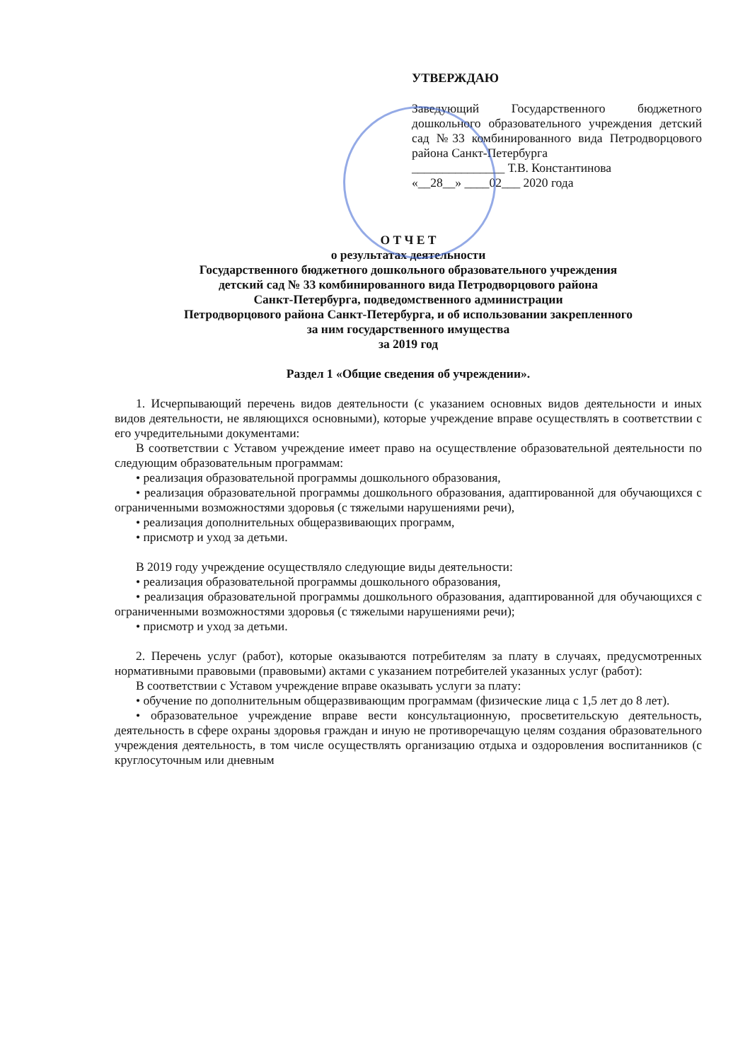УТВЕРЖДАЮ
Заведующий Государственного бюджетного дошкольного образовательного учреждения детский сад №33 комбинированного вида Петродворцового района Санкт-Петербурга
_______________ Т.В. Константинова
«__28__» ____02___ 2020 года
О Т Ч Е Т
о результатах деятельности
Государственного бюджетного дошкольного образовательного учреждения
детский сад № 33 комбинированного вида Петродворцового района
Санкт-Петербурга, подведомственного администрации
Петродворцового района Санкт-Петербурга, и об использовании закрепленного
за ним государственного имущества
за 2019 год
Раздел 1 «Общие сведения об учреждении».
1. Исчерпывающий перечень видов деятельности (с указанием основных видов деятельности и иных видов деятельности, не являющихся основными), которые учреждение вправе осуществлять в соответствии с его учредительными документами:
В соответствии с Уставом учреждение имеет право на осуществление образовательной деятельности по следующим образовательным программам:
• реализация образовательной программы дошкольного образования,
• реализация образовательной программы дошкольного образования, адаптированной для обучающихся с ограниченными возможностями здоровья (с тяжелыми нарушениями речи),
• реализация дополнительных общеразвивающих программ,
• присмотр и уход за детьми.
В 2019 году учреждение осуществляло следующие виды деятельности:
• реализация образовательной программы дошкольного образования,
• реализация образовательной программы дошкольного образования, адаптированной для обучающихся с ограниченными возможностями здоровья (с тяжелыми нарушениями речи);
• присмотр и уход за детьми.
2. Перечень услуг (работ), которые оказываются потребителям за плату в случаях, предусмотренных нормативными правовыми (правовыми) актами с указанием потребителей указанных услуг (работ):
В соответствии с Уставом учреждение вправе оказывать услуги за плату:
• обучение по дополнительным общеразвивающим программам (физические лица с 1,5 лет до 8 лет).
• образовательное учреждение вправе вести консультационную, просветительскую деятельность, деятельность в сфере охраны здоровья граждан и иную не противоречащую целям создания образовательного учреждения деятельность, в том числе осуществлять организацию отдыха и оздоровления воспитанников (с круглосуточным или дневным